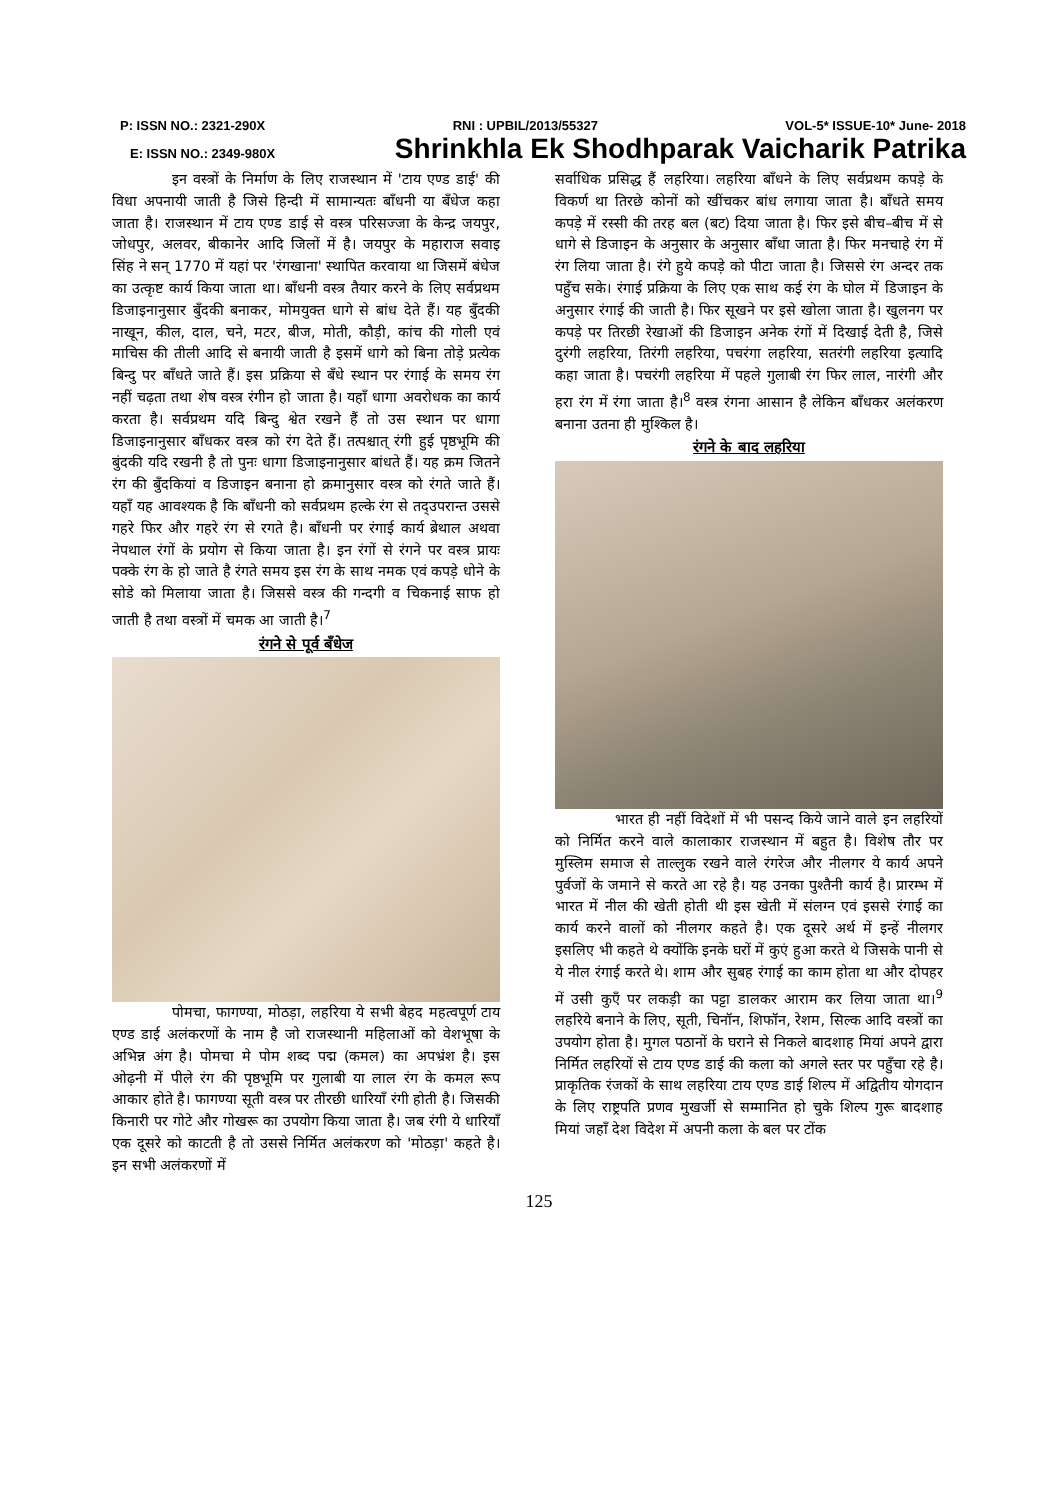P: ISSN NO.: 2321-290X RNI : UPBIL/2013/55327 VOL-5* ISSUE-10* June- 2018
E: ISSN NO.: 2349-980X Shrinkhla Ek Shodhparak Vaicharik Patrika
इन वस्त्रों के निर्माण के लिए राजस्थान में 'टाय एण्ड डाई' की विधा अपनायी जाती है जिसे हिन्दी में सामान्यतः बाँधनी या बँधेज कहा जाता है। राजस्थान में टाय एण्ड डाई से वस्त्र परिसज्जा के केन्द्र जयपुर, जोधपुर, अलवर, बीकानेर आदि जिलों में है। जयपुर के महाराज सवाइ सिंह ने सन् 1770 में यहां पर 'रंगखाना' स्थापित करवाया था जिसमें बंधेज का उत्कृष्ट कार्य किया जाता था। बाँधनी वस्त्र तैयार करने के लिए सर्वप्रथम डिजाइनानुसार बुँदकी बनाकर, मोमयुक्त धागे से बांध देते हैं। यह बुँदकी नाखून, कील, दाल, चने, मटर, बीज, मोती, कौड़ी, कांच की गोली एवं माचिस की तीली आदि से बनायी जाती है इसमें धागे को बिना तोड़े प्रत्येक बिन्दु पर बाँधते जाते हैं। इस प्रक्रिया से बँधे स्थान पर रंगाई के समय रंग नहीं चढ़ता तथा शेष वस्त्र रंगीन हो जाता है। यहाँ धागा अवरोधक का कार्य करता है। सर्वप्रथम यदि बिन्दु श्वेत रखने हैं तो उस स्थान पर धागा डिजाइनानुसार बाँधकर वस्त्र को रंग देते हैं। तत्पश्चात् रंगी हुई पृष्ठभूमि की बुंदकी यदि रखनी है तो पुनः धागा डिजाइनानुसार बांधते हैं। यह क्रम जितने रंग की बुँदकियां व डिजाइन बनाना हो क्रमानुसार वस्त्र को रंगते जाते हैं। यहाँ यह आवश्यक है कि बाँधनी को सर्वप्रथम हल्के रंग से तद्उपरान्त उससे गहरे फिर और गहरे रंग से रगते है। बाँधनी पर रंगाई कार्य ब्रेथाल अथवा नेपथाल रंगों के प्रयोग से किया जाता है। इन रंगों से रंगने पर वस्त्र प्रायः पक्के रंग के हो जाते है रंगते समय इस रंग के साथ नमक एवं कपड़े धोने के सोडे को मिलाया जाता है। जिससे वस्त्र की गन्दगी व चिकनाई साफ हो जाती है तथा वस्त्रों में चमक आ जाती है।<sup>7</sup>
रंगने से पूर्व बँधेज
पोमचा, फागण्या, मोठड़ा, लहरिया ये सभी बेहद महत्वपूर्ण टाय एण्ड डाई अलंकरणों के नाम है जो राजस्थानी महिलाओं को वेशभूषा के अभिन्न अंग है। पोमचा मे पोम शब्द पद्म (कमल) का अपभ्रंश है। इस ओढ़नी में पीले रंग की पृष्ठभूमि पर गुलाबी या लाल रंग के कमल रूप आकार होते है। फागण्या सूती वस्त्र पर तीरछी धारियाँ रंगी होती है। जिसकी किनारी पर गोटे और गोखरू का उपयोग किया जाता है। जब रंगी ये धारियाँ एक दूसरे को काटती है तो उससे निर्मित अलंकरण को 'मोठड़ा' कहते है। इन सभी अलंकरणों में
सर्वाधिक प्रसिद्ध हैं लहरिया। लहरिया बाँधने के लिए सर्वप्रथम कपड़े के विकर्ण था तिरछे कोनों को खींचकर बांध लगाया जाता है। बाँधते समय कपड़े में रस्सी की तरह बल (बट) दिया जाता है। फिर इसे बीच–बीच में से धागे से डिजाइन के अनुसार के अनुसार बाँधा जाता है। फिर मनचाहे रंग में रंग लिया जाता है। रंगे हुये कपड़े को पीटा जाता है। जिससे रंग अन्दर तक पहुँच सके। रंगाई प्रक्रिया के लिए एक साथ कई रंग के घोल में डिजाइन के अनुसार रंगाई की जाती है। फिर सूखने पर इसे खोला जाता है। खुलनग पर कपड़े पर तिरछी रेखाओं की डिजाइन अनेक रंगों में दिखाई देती है, जिसे दुरंगी लहरिया, तिरंगी लहरिया, पचरंगा लहरिया, सतरंगी लहरिया इत्यादि कहा जाता है। पचरंगी लहरिया में पहले गुलाबी रंग फिर लाल, नारंगी और हरा रंग में रंगा जाता है।<sup>8</sup> वस्त्र रंगना आसान है लेकिन बाँधकर अलंकरण बनाना उतना ही मुश्किल है।
रंगने के बाद लहरिया
भारत ही नहीं विदेशों में भी पसन्द किये जाने वाले इन लहरियों को निर्मित करने वाले कालाकार राजस्थान में बहुत है। विशेष तौर पर मुस्लिम समाज से ताल्लुक रखने वाले रंगरेज और नीलगर ये कार्य अपने पुर्वजों के जमाने से करते आ रहे है। यह उनका पुश्तैनी कार्य है। प्रारम्भ में भारत में नील की खेती होती थी इस खेती में संलग्न एवं इससे रंगाई का कार्य करने वालों को नीलगर कहते है। एक दूसरे अर्थ में इन्हें नीलगर इसलिए भी कहते थे क्योंकि इनके घरों में कुएं हुआ करते थे जिसके पानी से ये नील रंगाई करते थे। शाम और सुबह रंगाई का काम होता था और दोपहर में उसी कुएँ पर लकड़ी का पट्टा डालकर आराम कर लिया जाता था।<sup>9</sup> लहरिये बनाने के लिए, सूती, चिनॉन, शिफॉन, रेशम, सिल्क आदि वस्त्रों का उपयोग होता है। मुगल पठानों के घराने से निकले बादशाह मियां अपने द्वारा निर्मित लहरियों से टाय एण्ड डाई की कला को अगले स्तर पर पहुँचा रहे है। प्राकृतिक रंजकों के साथ लहरिया टाय एण्ड डाई शिल्प में अद्वितीय योगदान के लिए राष्ट्रपति प्रणव मुखर्जी से सम्मानित हो चुके शिल्प गुरू बादशाह मियां जहाँ देश विदेश में अपनी कला के बल पर टोंक
125